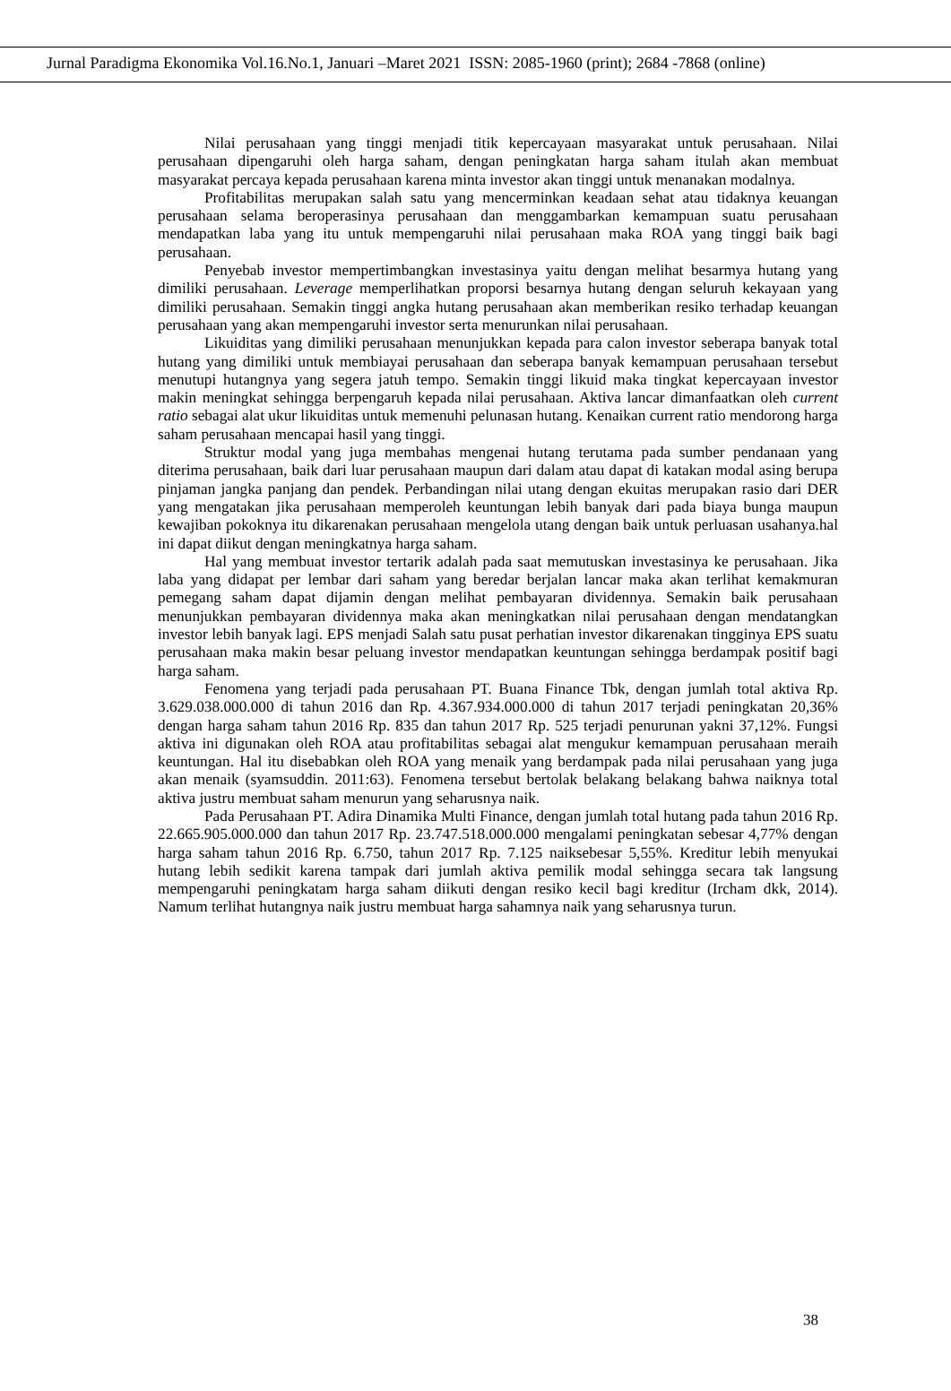Jurnal Paradigma Ekonomika Vol.16.No.1, Januari –Maret 2021 ISSN: 2085-1960 (print); 2684 -7868 (online)
Nilai perusahaan yang tinggi menjadi titik kepercayaan masyarakat untuk perusahaan. Nilai perusahaan dipengaruhi oleh harga saham, dengan peningkatan harga saham itulah akan membuat masyarakat percaya kepada perusahaan karena minta investor akan tinggi untuk menanakan modalnya.
Profitabilitas merupakan salah satu yang mencerminkan keadaan sehat atau tidaknya keuangan perusahaan selama beroperasinya perusahaan dan menggambarkan kemampuan suatu perusahaan mendapatkan laba yang itu untuk mempengaruhi nilai perusahaan maka ROA yang tinggi baik bagi perusahaan.
Penyebab investor mempertimbangkan investasinya yaitu dengan melihat besarmya hutang yang dimiliki perusahaan. Leverage memperlihatkan proporsi besarnya hutang dengan seluruh kekayaan yang dimiliki perusahaan. Semakin tinggi angka hutang perusahaan akan memberikan resiko terhadap keuangan perusahaan yang akan mempengaruhi investor serta menurunkan nilai perusahaan.
Likuiditas yang dimiliki perusahaan menunjukkan kepada para calon investor seberapa banyak total hutang yang dimiliki untuk membiayai perusahaan dan seberapa banyak kemampuan perusahaan tersebut menutupi hutangnya yang segera jatuh tempo. Semakin tinggi likuid maka tingkat kepercayaan investor makin meningkat sehingga berpengaruh kepada nilai perusahaan. Aktiva lancar dimanfaatkan oleh current ratio sebagai alat ukur likuiditas untuk memenuhi pelunasan hutang. Kenaikan current ratio mendorong harga saham perusahaan mencapai hasil yang tinggi.
Struktur modal yang juga membahas mengenai hutang terutama pada sumber pendanaan yang diterima perusahaan, baik dari luar perusahaan maupun dari dalam atau dapat di katakan modal asing berupa pinjaman jangka panjang dan pendek. Perbandingan nilai utang dengan ekuitas merupakan rasio dari DER yang mengatakan jika perusahaan memperoleh keuntungan lebih banyak dari pada biaya bunga maupun kewajiban pokoknya itu dikarenakan perusahaan mengelola utang dengan baik untuk perluasan usahanya.hal ini dapat diikut dengan meningkatnya harga saham.
Hal yang membuat investor tertarik adalah pada saat memutuskan investasinya ke perusahaan. Jika laba yang didapat per lembar dari saham yang beredar berjalan lancar maka akan terlihat kemakmuran pemegang saham dapat dijamin dengan melihat pembayaran dividennya. Semakin baik perusahaan menunjukkan pembayaran dividennya maka akan meningkatkan nilai perusahaan dengan mendatangkan investor lebih banyak lagi. EPS menjadi Salah satu pusat perhatian investor dikarenakan tingginya EPS suatu perusahaan maka makin besar peluang investor mendapatkan keuntungan sehingga berdampak positif bagi harga saham.
Fenomena yang terjadi pada perusahaan PT. Buana Finance Tbk, dengan jumlah total aktiva Rp. 3.629.038.000.000 di tahun 2016 dan Rp. 4.367.934.000.000 di tahun 2017 terjadi peningkatan 20,36% dengan harga saham tahun 2016 Rp. 835 dan tahun 2017 Rp. 525 terjadi penurunan yakni 37,12%. Fungsi aktiva ini digunakan oleh ROA atau profitabilitas sebagai alat mengukur kemampuan perusahaan meraih keuntungan. Hal itu disebabkan oleh ROA yang menaik yang berdampak pada nilai perusahaan yang juga akan menaik (syamsuddin. 2011:63). Fenomena tersebut bertolak belakang belakang bahwa naiknya total aktiva justru membuat saham menurun yang seharusnya naik.
Pada Perusahaan PT. Adira Dinamika Multi Finance, dengan jumlah total hutang pada tahun 2016 Rp. 22.665.905.000.000 dan tahun 2017 Rp. 23.747.518.000.000 mengalami peningkatan sebesar 4,77% dengan harga saham tahun 2016 Rp. 6.750, tahun 2017 Rp. 7.125 naiksebesar 5,55%. Kreditur lebih menyukai hutang lebih sedikit karena tampak dari jumlah aktiva pemilik modal sehingga secara tak langsung mempengaruhi peningkatam harga saham diikuti dengan resiko kecil bagi kreditur (Ircham dkk, 2014). Namum terlihat hutangnya naik justru membuat harga sahamnya naik yang seharusnya turun.
38